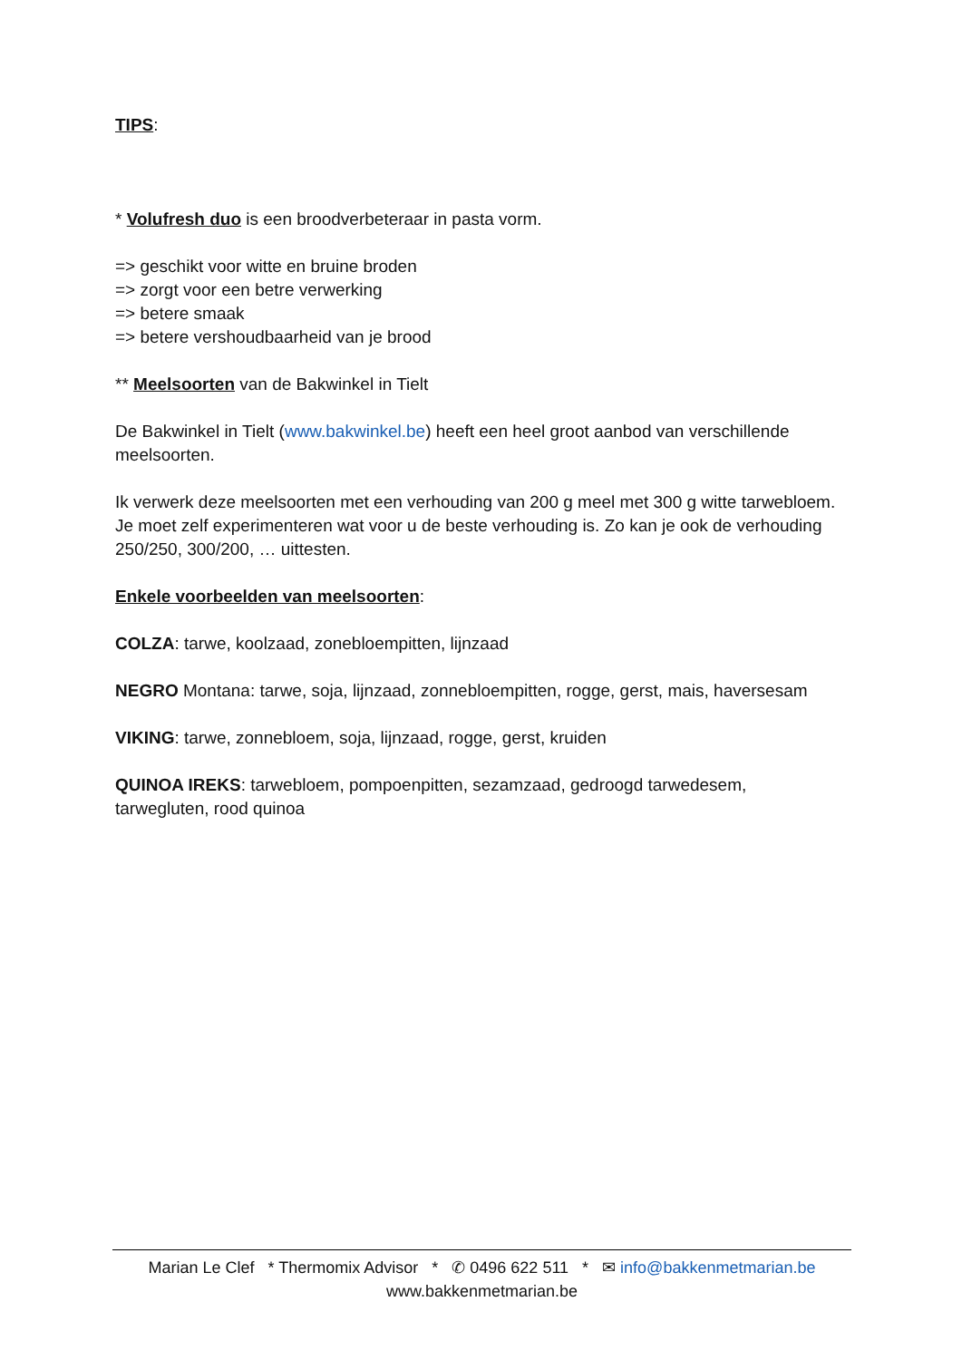TIPS:
* Volufresh duo is een broodverbeteraar in pasta vorm.
=> geschikt voor witte en bruine broden
=> zorgt voor een betre verwerking
=> betere smaak
=> betere vershoudbaarheid van je brood
** Meelsoorten van de Bakwinkel in Tielt
De Bakwinkel in Tielt (www.bakwinkel.be) heeft een heel groot aanbod van verschillende meelsoorten.
Ik verwerk deze meelsoorten met een verhouding van 200 g meel met 300 g witte tarwebloem. Je moet zelf experimenteren wat voor u de beste verhouding is. Zo kan je ook de verhouding 250/250, 300/200, … uittesten.
Enkele voorbeelden van meelsoorten:
COLZA: tarwe, koolzaad, zonebloempitten, lijnzaad
NEGRO Montana: tarwe, soja, lijnzaad, zonnebloempitten, rogge, gerst, mais, haversesam
VIKING: tarwe, zonnebloem, soja, lijnzaad, rogge, gerst, kruiden
QUINOA IREKS: tarwebloem, pompoenpitten, sezamzaad, gedroogd tarwedesem, tarwegluten, rood quinoa
Marian Le Clef * Thermomix Advisor * ✆ 0496 622 511 * ✉ info@bakkenmetmarian.be
www.bakkenmetmarian.be